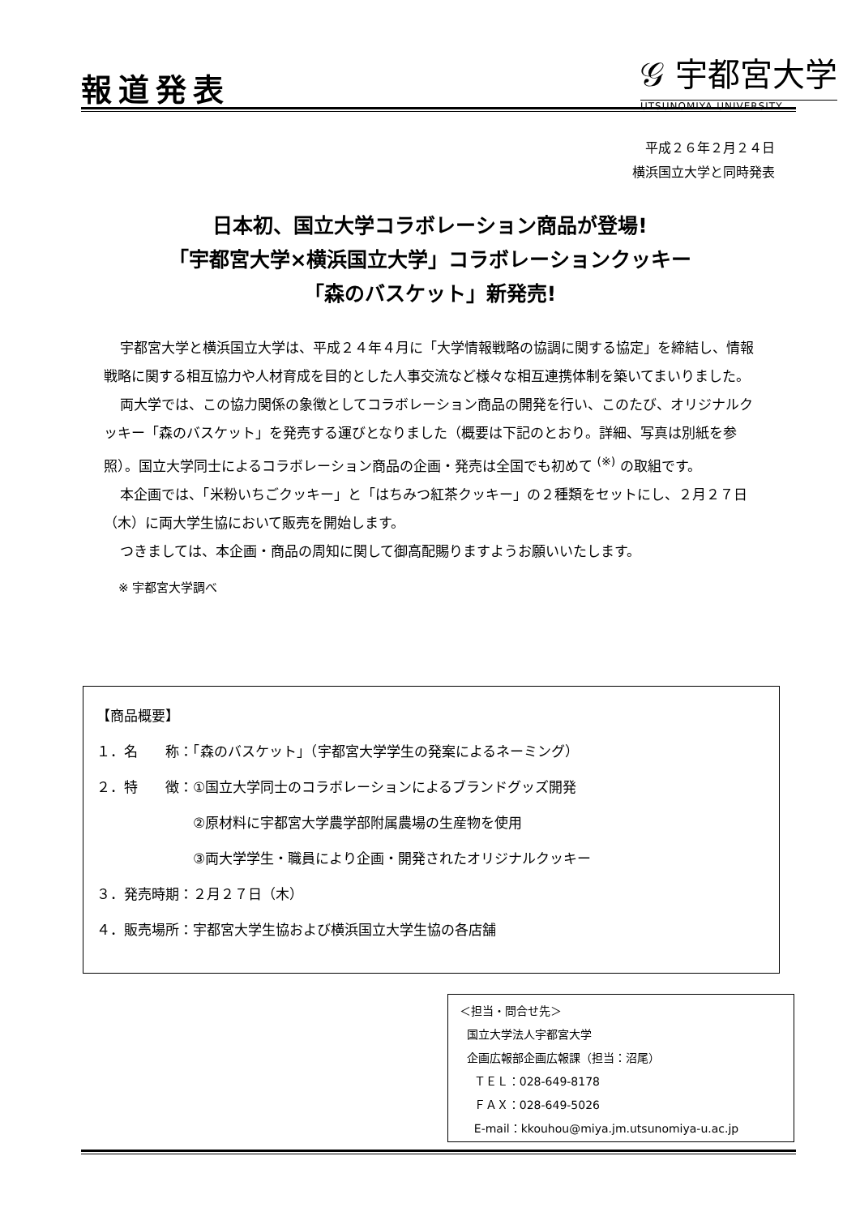報道発表
𝒢 宇都宮大学
UTSUNOMIYA UNIVERSITY
平成２６年２月２４日
横浜国立大学と同時発表
日本初、国立大学コラボレーション商品が登場!
「宇都宮大学×横浜国立大学」コラボレーションクッキー
「森のバスケット」新発売!
宇都宮大学と横浜国立大学は、平成２４年４月に「大学情報戦略の協調に関する協定」を締結し、情報戦略に関する相互協力や人材育成を目的とした人事交流など様々な相互連携体制を築いてまいりました。
両大学では、この協力関係の象徴としてコラボレーション商品の開発を行い、このたび、オリジナルクッキー「森のバスケット」を発売する運びとなりました（概要は下記のとおり。詳細、写真は別紙を参照）。国立大学同士によるコラボレーション商品の企画・発売は全国でも初めて <sup>(※)</sup> の取組です。
本企画では、「米粉いちごクッキー」と「はちみつ紅茶クッキー」の２種類をセットにし、２月２７日（木）に両大学生協において販売を開始します。
つきましては、本企画・商品の周知に関して御高配賜りますようお願いいたします。
※ 宇都宮大学調べ
【商品概要】
１．名　　称：「森のバスケット」（宇都宮大学学生の発案によるネーミング）
２．特　　徴：①国立大学同士のコラボレーションによるブランドグッズ開発
　　　　　　　②原材料に宇都宮大学農学部附属農場の生産物を使用
　　　　　　　③両大学学生・職員により企画・開発されたオリジナルクッキー
３．発売時期：２月２７日（木）
４．販売場所：宇都宮大学生協および横浜国立大学生協の各店舗
＜担当・問合せ先＞ 国立大学法人宇都宮大学 企画広報部企画広報課（担当：沼尾） ＴＥＬ：028-649-8178 ＦＡＸ：028-649-5026 E-mail：kkouhou@miya.jm.utsunomiya-u.ac.jp